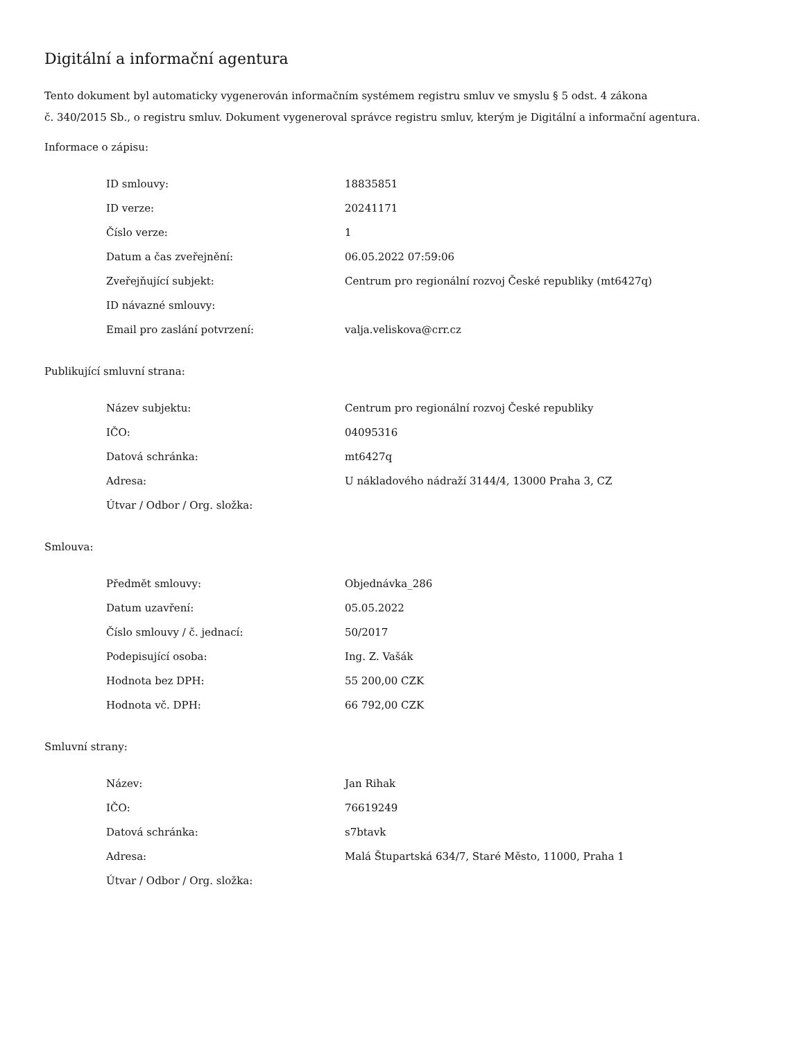Digitální a informační agentura
Tento dokument byl automaticky vygenerován informačním systémem registru smluv ve smyslu § 5 odst. 4 zákona
č. 340/2015 Sb., o registru smluv. Dokument vygeneroval správce registru smluv, kterým je Digitální a informační agentura.
Informace o zápisu:
| ID smlouvy: | 18835851 |
| ID verze: | 20241171 |
| Číslo verze: | 1 |
| Datum a čas zveřejnění: | 06.05.2022 07:59:06 |
| Zveřejňující subjekt: | Centrum pro regionální rozvoj České republiky (mt6427q) |
| ID návazné smlouvy: | |
| Email pro zaslání potvrzení: | valja.veliskova@crr.cz |
Publikující smluvní strana:
| Název subjektu: | Centrum pro regionální rozvoj České republiky |
| IČO: | 04095316 |
| Datová schránka: | mt6427q |
| Adresa: | U nákladového nádraží 3144/4, 13000 Praha 3, CZ |
| Útvar / Odbor / Org. složka: | |
Smlouva:
| Předmět smlouvy: | Objednávka_286 |
| Datum uzavření: | 05.05.2022 |
| Číslo smlouvy / č. jednací: | 50/2017 |
| Podepisující osoba: | Ing. Z. Vašák |
| Hodnota bez DPH: | 55 200,00 CZK |
| Hodnota vč. DPH: | 66 792,00 CZK |
Smluvní strany:
| Název: | Jan Rihak |
| IČO: | 76619249 |
| Datová schránka: | s7btavk |
| Adresa: | Malá Štupartská 634/7, Staré Město, 11000, Praha 1 |
| Útvar / Odbor / Org. složka: | |